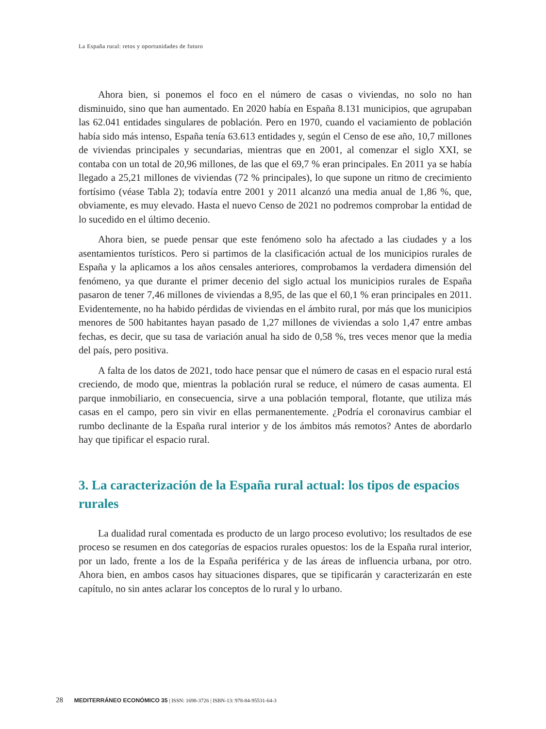La España rural: retos y oportunidades de futuro
Ahora bien, si ponemos el foco en el número de casas o viviendas, no solo no han disminuido, sino que han aumentado. En 2020 había en España 8.131 municipios, que agrupaban las 62.041 entidades singulares de población. Pero en 1970, cuando el vaciamiento de población había sido más intenso, España tenía 63.613 entidades y, según el Censo de ese año, 10,7 millones de viviendas principales y secundarias, mientras que en 2001, al comenzar el siglo XXI, se contaba con un total de 20,96 millones, de las que el 69,7 % eran principales. En 2011 ya se había llegado a 25,21 millones de viviendas (72 % principales), lo que supone un ritmo de crecimiento fortísimo (véase Tabla 2); todavía entre 2001 y 2011 alcanzó una media anual de 1,86 %, que, obviamente, es muy elevado. Hasta el nuevo Censo de 2021 no podremos comprobar la entidad de lo sucedido en el último decenio.
Ahora bien, se puede pensar que este fenómeno solo ha afectado a las ciudades y a los asentamientos turísticos. Pero si partimos de la clasificación actual de los municipios rurales de España y la aplicamos a los años censales anteriores, comprobamos la verdadera dimensión del fenómeno, ya que durante el primer decenio del siglo actual los municipios rurales de España pasaron de tener 7,46 millones de viviendas a 8,95, de las que el 60,1 % eran principales en 2011. Evidentemente, no ha habido pérdidas de viviendas en el ámbito rural, por más que los municipios menores de 500 habitantes hayan pasado de 1,27 millones de viviendas a solo 1,47 entre ambas fechas, es decir, que su tasa de variación anual ha sido de 0,58 %, tres veces menor que la media del país, pero positiva.
A falta de los datos de 2021, todo hace pensar que el número de casas en el espacio rural está creciendo, de modo que, mientras la población rural se reduce, el número de casas aumenta. El parque inmobiliario, en consecuencia, sirve a una población temporal, flotante, que utiliza más casas en el campo, pero sin vivir en ellas permanentemente. ¿Podría el coronavirus cambiar el rumbo declinante de la España rural interior y de los ámbitos más remotos? Antes de abordarlo hay que tipificar el espacio rural.
3. La caracterización de la España rural actual: los tipos de espacios rurales
La dualidad rural comentada es producto de un largo proceso evolutivo; los resultados de ese proceso se resumen en dos categorías de espacios rurales opuestos: los de la España rural interior, por un lado, frente a los de la España periférica y de las áreas de influencia urbana, por otro. Ahora bien, en ambos casos hay situaciones dispares, que se tipificarán y caracterizarán en este capítulo, no sin antes aclarar los conceptos de lo rural y lo urbano.
28 MEDITERRÁNEO ECONÓMICO 35 | ISSN: 1698-3726 | ISBN-13: 978-84-95531-64-3